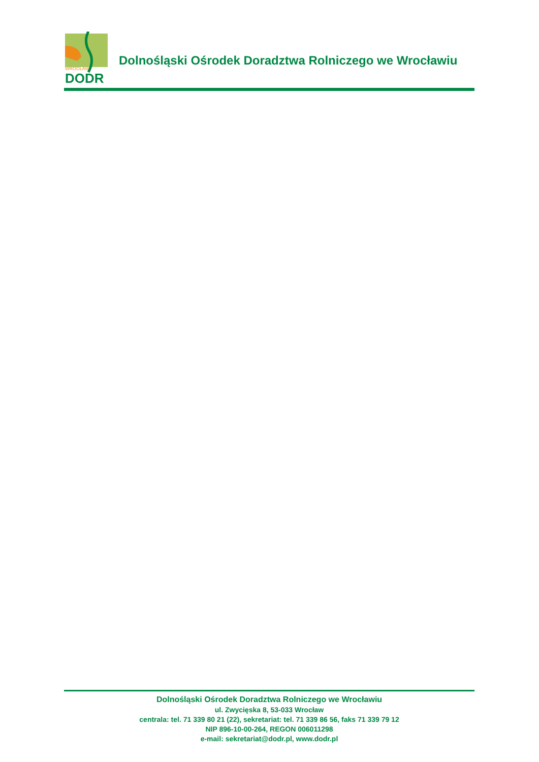WROCŁAW
DODR
Dolnośląski Ośrodek Doradztwa Rolniczego we Wrocławiu
Dolnośląski Ośrodek Doradztwa Rolniczego we Wrocławiu
ul. Zwycięska 8, 53-033 Wrocław
centrala: tel. 71 339 80 21 (22), sekretariat: tel. 71 339 86 56, faks 71 339 79 12
NIP 896-10-00-264, REGON 006011298
e-mail: sekretariat@dodr.pl, www.dodr.pl